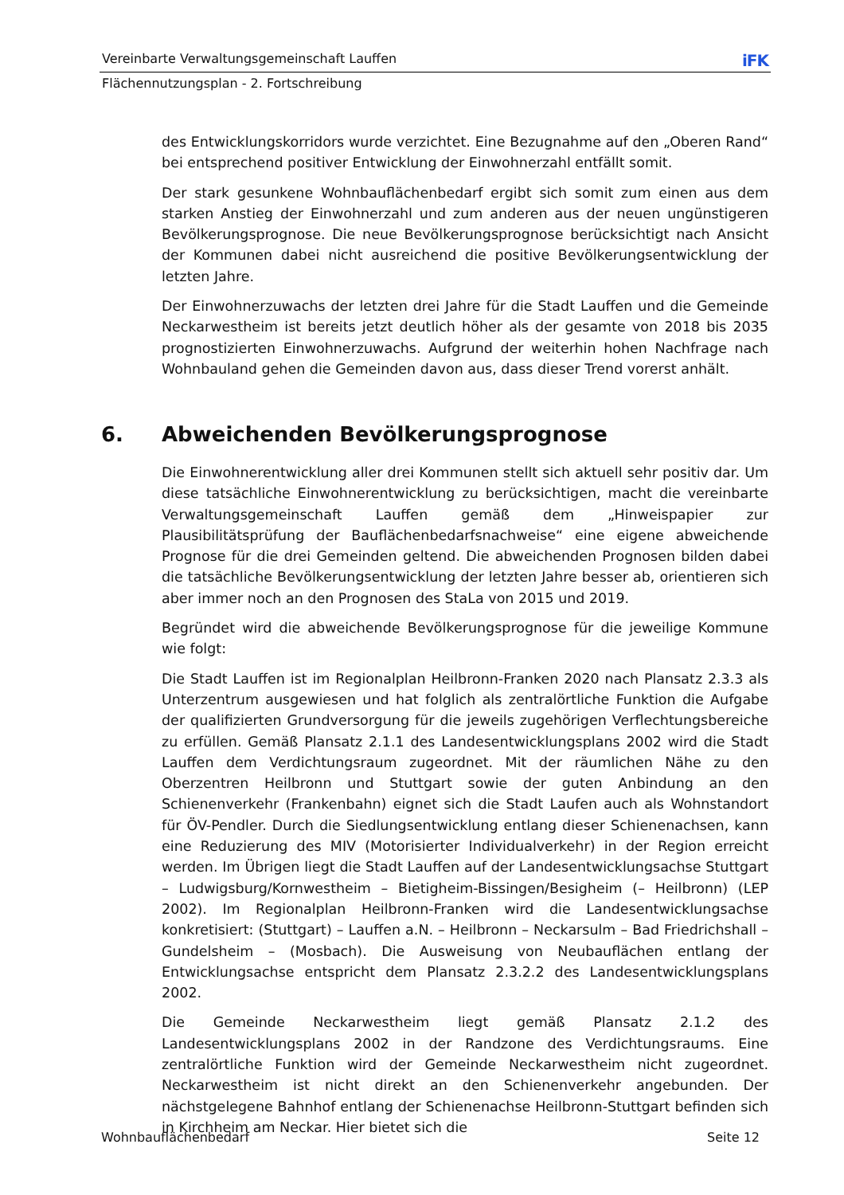Vereinbarte Verwaltungsgemeinschaft Lauffen iFK
Flächennutzungsplan - 2. Fortschreibung
des Entwicklungskorridors wurde verzichtet. Eine Bezugnahme auf den „Oberen Rand“ bei entsprechend positiver Entwicklung der Einwohnerzahl entfällt somit.
Der stark gesunkene Wohnbauflächenbedarf ergibt sich somit zum einen aus dem starken Anstieg der Einwohnerzahl und zum anderen aus der neuen ungünstigeren Bevölkerungsprognose. Die neue Bevölkerungsprognose berücksichtigt nach Ansicht der Kommunen dabei nicht ausreichend die positive Bevölkerungsentwicklung der letzten Jahre.
Der Einwohnerzuwachs der letzten drei Jahre für die Stadt Lauffen und die Gemeinde Neckarwestheim ist bereits jetzt deutlich höher als der gesamte von 2018 bis 2035 prognostizierten Einwohnerzuwachs. Aufgrund der weiterhin hohen Nachfrage nach Wohnbauland gehen die Gemeinden davon aus, dass dieser Trend vorerst anhält.
6. Abweichenden Bevölkerungsprognose
Die Einwohnerentwicklung aller drei Kommunen stellt sich aktuell sehr positiv dar. Um diese tatsächliche Einwohnerentwicklung zu berücksichtigen, macht die vereinbarte Verwaltungsgemeinschaft Lauffen gemäß dem „Hinweispapier zur Plausibilitätsprüfung der Bauflächenbedarfsnachweise“ eine eigene abweichende Prognose für die drei Gemeinden geltend. Die abweichenden Prognosen bilden dabei die tatsächliche Bevölkerungsentwicklung der letzten Jahre besser ab, orientieren sich aber immer noch an den Prognosen des StaLa von 2015 und 2019.
Begründet wird die abweichende Bevölkerungsprognose für die jeweilige Kommune wie folgt:
Die Stadt Lauffen ist im Regionalplan Heilbronn-Franken 2020 nach Plansatz 2.3.3 als Unterzentrum ausgewiesen und hat folglich als zentralörtliche Funktion die Aufgabe der qualifizierten Grundversorgung für die jeweils zugehörigen Verflechtungsbereiche zu erfüllen. Gemäß Plansatz 2.1.1 des Landesentwicklungsplans 2002 wird die Stadt Lauffen dem Verdichtungsraum zugeordnet. Mit der räumlichen Nähe zu den Oberzentren Heilbronn und Stuttgart sowie der guten Anbindung an den Schienenverkehr (Frankenbahn) eignet sich die Stadt Laufen auch als Wohnstandort für ÖV-Pendler. Durch die Siedlungsentwicklung entlang dieser Schienenachsen, kann eine Reduzierung des MIV (Motorisierter Individualverkehr) in der Region erreicht werden. Im Übrigen liegt die Stadt Lauffen auf der Landesentwicklungsachse Stuttgart – Ludwigsburg/Kornwestheim – Bietigheim-Bissingen/Besigheim (– Heilbronn) (LEP 2002). Im Regionalplan Heilbronn-Franken wird die Landesentwicklungsachse konkretisiert: (Stuttgart) – Lauffen a.N. – Heilbronn – Neckarsulm – Bad Friedrichshall – Gundelsheim – (Mosbach). Die Ausweisung von Neubauflächen entlang der Entwicklungsachse entspricht dem Plansatz 2.3.2.2 des Landesentwicklungsplans 2002.
Die Gemeinde Neckarwestheim liegt gemäß Plansatz 2.1.2 des Landesentwicklungsplans 2002 in der Randzone des Verdichtungsraums. Eine zentralörtliche Funktion wird der Gemeinde Neckarwestheim nicht zugeordnet. Neckarwestheim ist nicht direkt an den Schienenverkehr angebunden. Der nächstgelegene Bahnhof entlang der Schienenachse Heilbronn-Stuttgart befinden sich in Kirchheim am Neckar. Hier bietet sich die
Wohnbauflächenbedarf Seite 12